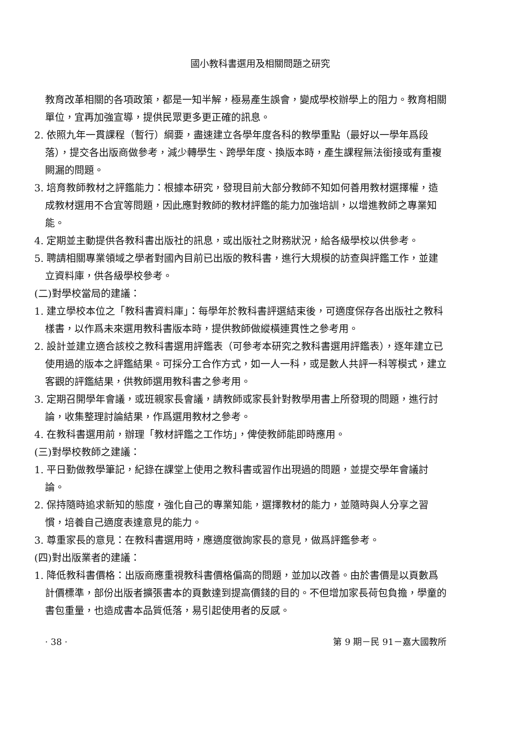國小教科書選用及相關問題之研究
教育改革相關的各項政策，都是一知半解，極易產生誤會，變成學校辦學上的阻力。教育相關單位，宜再加強宣導，提供民眾更多更正確的訊息。
2. 依照九年一貫課程（暫行）綱要，盡速建立各學年度各科的教學重點（最好以一學年爲段落），提交各出版商做參考，減少轉學生、跨學年度、換版本時，產生課程無法銜接或有重複闕漏的問題。
3. 培育教師教材之評鑑能力：根據本研究，發現目前大部分教師不知如何善用教材選擇權，造成教材選用不合宜等問題，因此應對教師的教材評鑑的能力加強培訓，以增進教師之專業知能。
4. 定期並主動提供各教科書出版社的訊息，或出版社之財務狀況，給各級學校以供參考。
5. 聘請相關專業領域之學者對國內目前已出版的教科書，進行大規模的訪查與評鑑工作，並建立資料庫，供各級學校參考。
(二)對學校當局的建議：
1. 建立學校本位之「教科書資料庫」：每學年於教科書評選結束後，可適度保存各出版社之教科樣書，以作爲未來選用教科書版本時，提供教師做縱橫連貫性之參考用。
2. 設計並建立適合該校之教科書選用評鑑表（可參考本研究之教科書選用評鑑表），逐年建立已使用過的版本之評鑑結果。可採分工合作方式，如一人一科，或是數人共評一科等模式，建立客觀的評鑑結果，供教師選用教科書之參考用。
3. 定期召開學年會議，或班親家長會議，請教師或家長針對教學用書上所發現的問題，進行討論，收集整理討論結果，作爲選用教材之參考。
4. 在教科書選用前，辦理「教材評鑑之工作坊」，俾使教師能即時應用。
(三)對學校教師之建議：
1. 平日勤做教學筆記，紀錄在課堂上使用之教科書或習作出現過的問題，並提交學年會議討論。
2. 保持隨時追求新知的態度，強化自己的專業知能，選擇教材的能力，並隨時與人分享之習慣，培養自己適度表達意見的能力。
3. 尊重家長的意見：在教科書選用時，應適度徵詢家長的意見，做爲評鑑參考。
(四)對出版業者的建議：
1. 降低教科書價格：出版商應重視教科書價格偏高的問題，並加以改善。由於書價是以頁數爲計價標準，部份出版者擴張書本的頁數達到提高價錢的目的。不但增加家長荷包負擔，學童的書包重量，也造成書本品質低落，易引起使用者的反感。
· 38 · 第 9 期－民 91－嘉大國教所